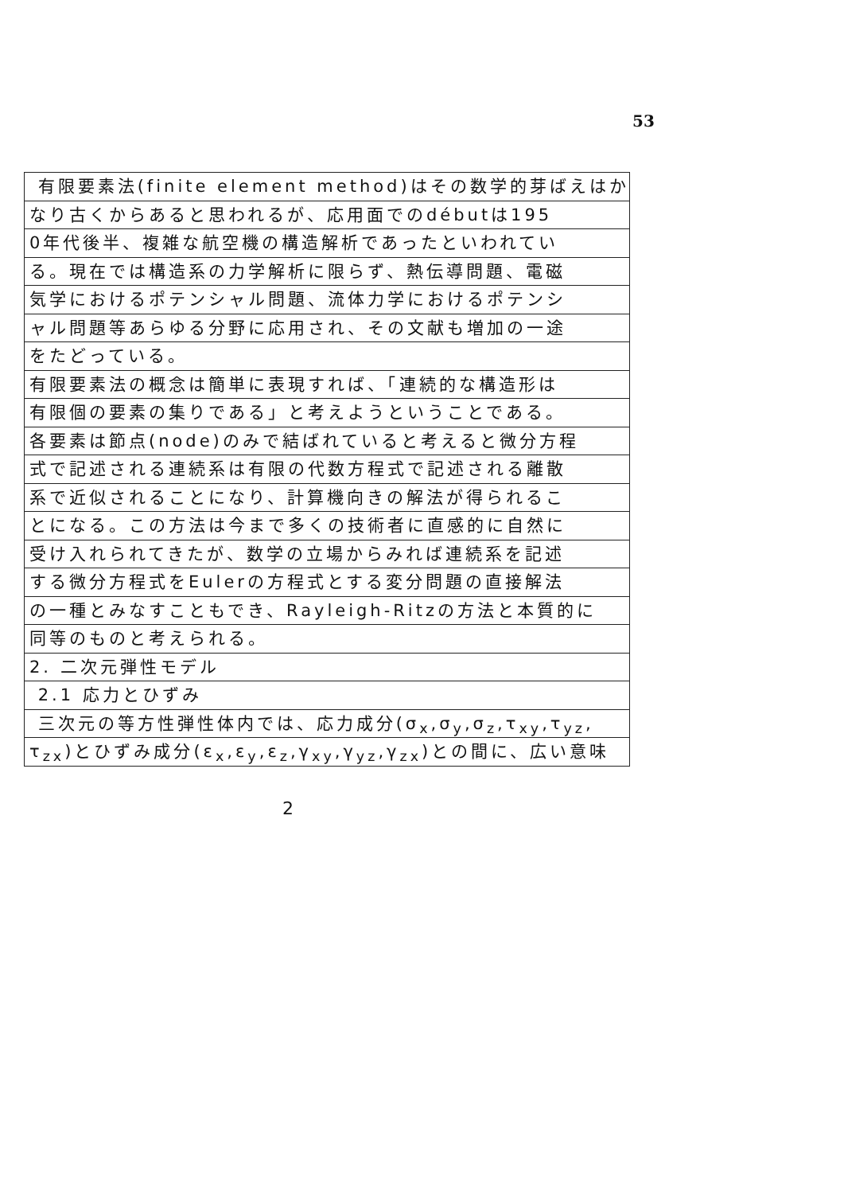53
有限要素法(finite element method)はその数学的芽ばえはか
なり古くからあると思われるが、応用面でのdébutは195
0年代後半、複雑な航空機の構造解析であったといわれてい
る。現在では構造系の力学解析に限らず、熱伝導問題、電磁
気学におけるポテンシャル問題、流体力学におけるポテンシ
ャル問題等あらゆる分野に応用され、その文献も増加の一途
をたどっている。
有限要素法の概念は簡単に表現すれば、「連続的な構造形は
有限個の要素の集りである」と考えようということである。
各要素は節点(node)のみで結ばれていると考えると微分方程
式で記述される連続系は有限の代数方程式で記述される離散
系で近似されることになり、計算機向きの解法が得られるこ
とになる。この方法は今まで多くの技術者に直感的に自然に
受け入れられてきたが、数学の立場からみれば連続系を記述
する微分方程式をEulerの方程式とする変分問題の直接解法
の一種とみなすこともでき、Rayleigh-Ritzの方法と本質的に
同等のものと考えられる。
2. 二次元弾性モデル
2.1 応力とひずみ
三次元の等方性弾性体内では、応力成分(σ<sub>x</sub>,σ<sub>y</sub>,σ<sub>z</sub>,τ<sub>xy</sub>,τ<sub>yz</sub>,
τ<sub>zx</sub>)とひずみ成分(ε<sub>x</sub>,ε<sub>y</sub>,ε<sub>z</sub>,γ<sub>xy</sub>,γ<sub>yz</sub>,γ<sub>zx</sub>)との間に、広い意味
2